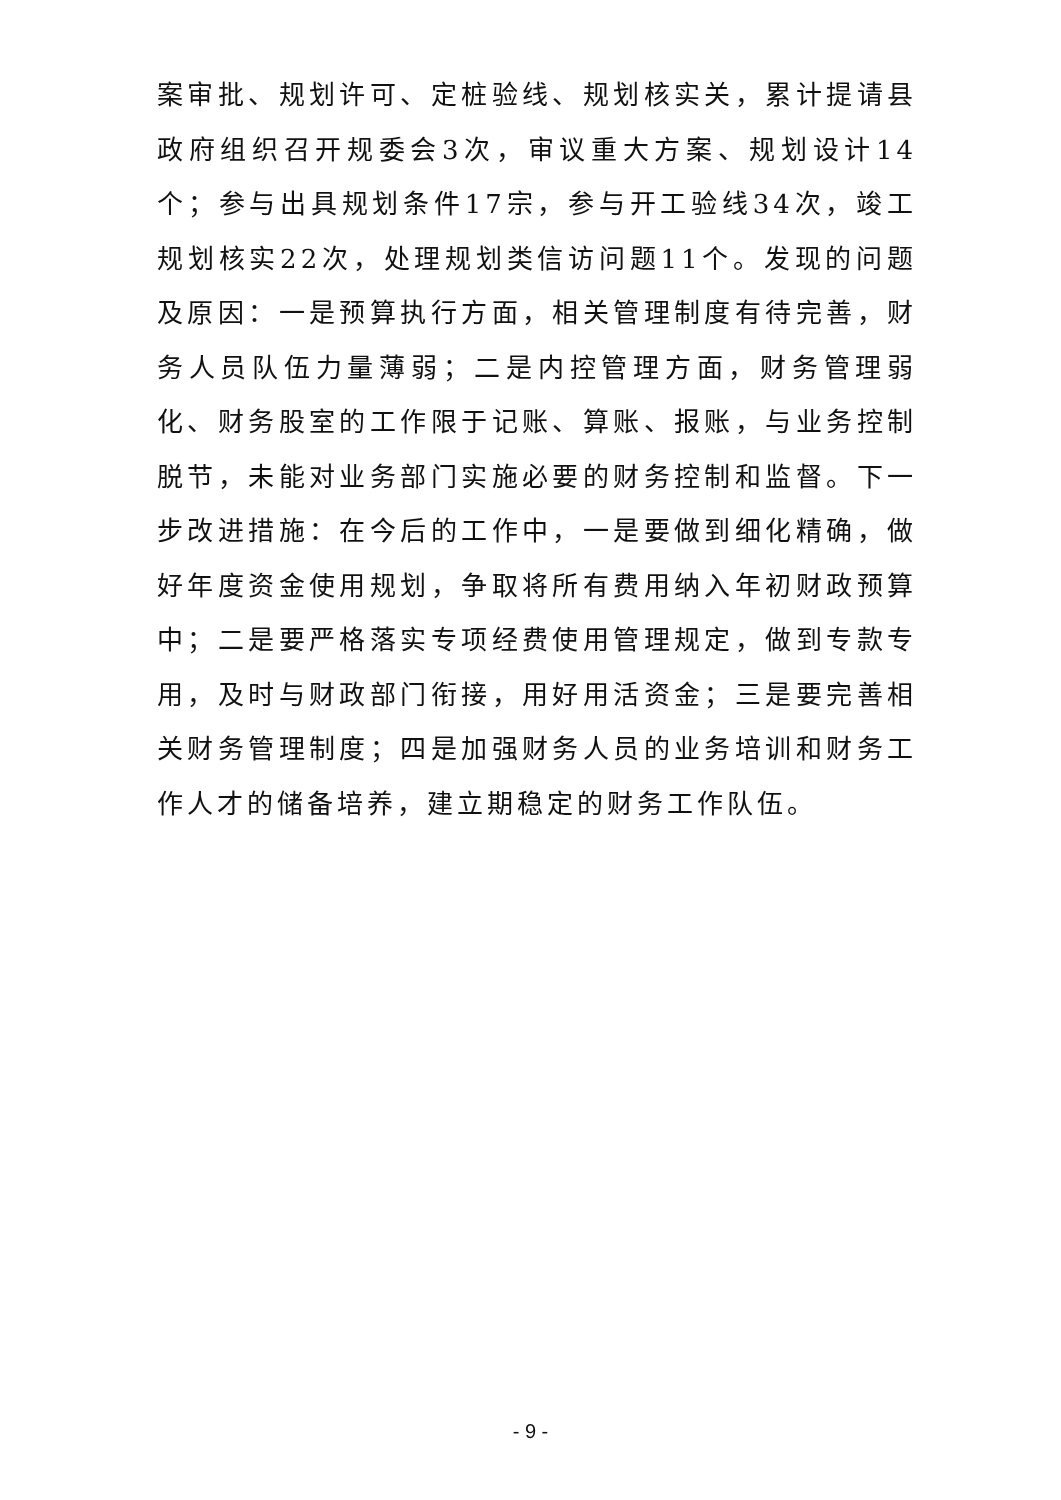案审批、规划许可、定桩验线、规划核实关，累计提请县政府组织召开规委会3次，审议重大方案、规划设计14个；参与出具规划条件17宗，参与开工验线34次，竣工规划核实22次，处理规划类信访问题11个。发现的问题及原因：一是预算执行方面，相关管理制度有待完善，财务人员队伍力量薄弱；二是内控管理方面，财务管理弱化、财务股室的工作限于记账、算账、报账，与业务控制脱节，未能对业务部门实施必要的财务控制和监督。下一步改进措施：在今后的工作中，一是要做到细化精确，做好年度资金使用规划，争取将所有费用纳入年初财政预算中；二是要严格落实专项经费使用管理规定，做到专款专用，及时与财政部门衔接，用好用活资金；三是要完善相关财务管理制度；四是加强财务人员的业务培训和财务工作人才的储备培养，建立期稳定的财务工作队伍。
- 9 -